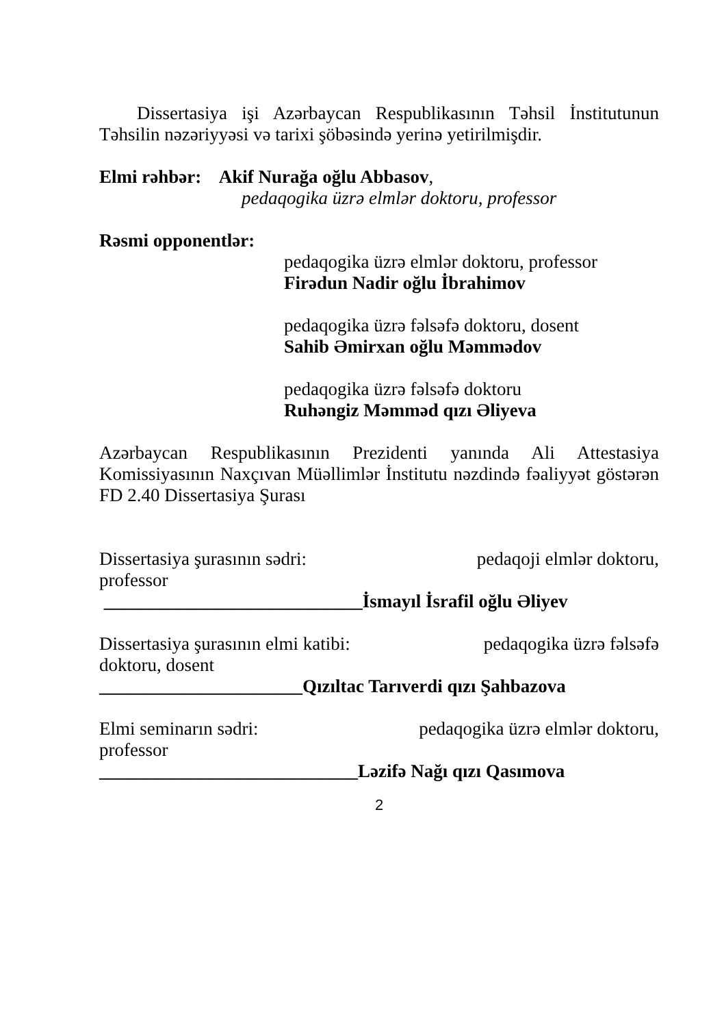Dissertasiya işi Azərbaycan Respublikasının Təhsil İnstitutunun Təhsilin nəzəriyyəsi və tarixi şöbəsində yerinə yetirilmişdir.
Elmi rəhbər: Akif Nurağa oğlu Abbasov,
pedaqogika üzrə elmlər doktoru, professor
Rəsmi opponentlər:
pedaqogika üzrə elmlər doktoru, professor
Firədun Nadir oğlu İbrahimov
pedaqogika üzrə fəlsəfə doktoru, dosent
Sahib Əmirxan oğlu Məmmədov
pedaqogika üzrə fəlsəfə doktoru
Ruhəngiz Məmməd qızı Əliyeva
Azərbaycan Respublikasının Prezidenti yanında Ali Attestasiya Komissiyasının Naxçıvan Müəllimlər İnstitutu nəzdində fəaliyyət göstərən FD 2.40 Dissertasiya Şurası
Dissertasiya şurasının sədri: pedaqoji elmlər doktoru,
professor
____________________________İsmayıl İsrafil oğlu Əliyev
Dissertasiya şurasının elmi katibi: pedaqogika üzrə fəlsəfə
doktoru, dosent
______________________Qızıltac Tarıverdi qızı Şahbazova
Elmi seminarın sədri: pedaqogika üzrə elmlər doktoru,
professor
____________________________Ləzifə Nağı qızı Qasımova
2